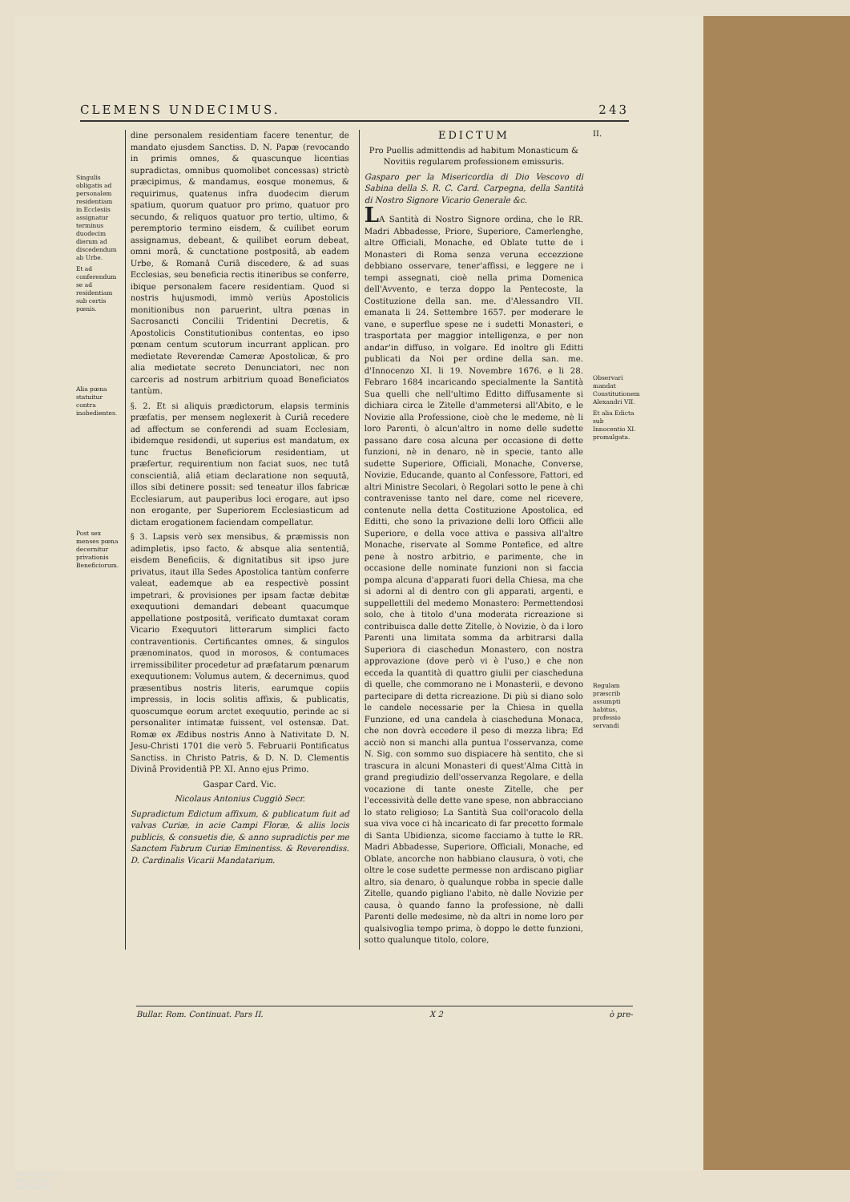CLEMENS UNDECIMUS. 243
Singulis obligatis ad personalem residentiam in Ecclesiis assignatur terminus duodecim dierum ad discedendum ab Urbe.
Et ad conferendum se ad residentiam sub certis pœnis.
Alia pœna statuitur contra inobedientes.
Post sex menses pœna decernitur privationis Beneficiorum.
dine personalem residentiam facere tenentur, de mandato ejusdem Sanctiss. D. N. Papæ (revocando in primis omnes, & quascunque licentias supradictas, omnibus quomolibet concessas) strictè præcipimus, & mandamus, eosque monemus, & requirimus, quatenus infra duodecim dierum spatium, quorum quatuor pro primo, quatuor pro secundo, & reliquos quatuor pro tertio, ultimo, & peremptorio termino eisdem, & cuilibet eorum assignamus, debeant, & quilibet eorum debeat, omni morâ, & cunctatione postpositâ, ab eadem Urbe, & Romanâ Curiâ discedere, & ad suas Ecclesias, seu beneficia rectis itineribus se conferre, ibique personalem facere residentiam. Quod si nostris hujusmodi, immò veriùs Apostolicis monitionibus non paruerint, ultra pœnas in Sacrosancti Concilii Tridentini Decretis, & Apostolicis Constitutionibus contentas, eo ipso pœnam centum scutorum incurrant applican. pro medietate Reverendæ Cameræ Apostolicæ, & pro alia medietate secreto Denunciatori, nec non carceris ad nostrum arbitrium quoad Beneficiatos tantùm.
§. 2. Et si aliquis prædictorum, elapsis terminis præfatis, per mensem neglexerit à Curiâ recedere ad affectum se conferendi ad suam Ecclesiam, ibidemque residendi, ut superius est mandatum, ex tunc fructus Beneficiorum residentiam, ut præfertur, requirentium non faciat suos, nec tutâ conscientiâ, aliâ etiam declaratione non sequutâ, illos sibi detinere possit: sed teneatur illos fabricæ Ecclesiarum, aut pauperibus loci erogare, aut ipso non erogante, per Superiorem Ecclesiasticum ad dictam erogationem faciendam compellatur.
§ 3. Lapsis verò sex mensibus, & præmissis non adimpletis, ipso facto, & absque alia sententiâ, eisdem Beneficiis, & dignitatibus sit ipso jure privatus, itaut illa Sedes Apostolica tantùm conferre valeat, eademque ab ea respectivè possint impetrari, & provisiones per ipsam factæ debitæ exequutioni demandari debeant quacumque appellatione postpositâ, verificato dumtaxat coram Vicario Exequutori litterarum simplici facto contraventionis. Certificantes omnes, & singulos prænominatos, quod in morosos, & contumaces irremissibiliter procedetur ad præfatarum pœnarum exequutionem: Volumus autem, & decernimus, quod præsentibus nostris literis, earumque copiis impressis, in locis solitis affixis, & publicatis, quoscumque eorum arctet exequutio, perinde ac si personaliter intimatæ fuissent, vel ostensæ. Dat. Romæ ex Ædibus nostris Anno à Nativitate D. N. Jesu-Christi 1701 die verò 5. Februarii Pontificatus Sanctiss. in Christo Patris, & D. N. D. Clementis Divinâ Providentiâ PP. XI. Anno ejus Primo.
Gaspar Card. Vic.
Nicolaus Antonius Cuggiò Secr.
Supradictum Edictum affixum, & publicatum fuit ad valvas Curiæ, in acie Campi Floræ, & aliis locis publicis, & consuetis die, & anno supradictis per me Sanctem Fabrum Curiæ Eminentiss. & Reverendiss. D. Cardinalis Vicarii Mandatarium.
EDICTUM
Pro Puellis admittendis ad habitum Monasticum & Novitiis regularem professionem emissuris.
Gasparo per la Misericordia di Dio Vescovo di Sabina della S. R. C. Card. Carpegna, della Santità di Nostro Signore Vicario Generale &c.
LA Santità di Nostro Signore ordina, che le RR. Madri Abbadesse, Priore, Superiore, Camerlenghe, altre Officiali, Monache, ed Oblate tutte de i Monasteri di Roma senza veruna eccezzione debbiano osservare, tener'affissi, e leggere ne i tempi assegnati, cioè nella prima Domenica dell'Avvento, e terza doppo la Pentecoste, la Costituzione della san. me. d'Alessandro VII. emanata li 24. Settembre 1657. per moderare le vane, e superflue spese ne i sudetti Monasteri, e trasportata per maggior intelligenza, e per non andar'in diffuso, in volgare. Ed inoltre gli Editti publicati da Noi per ordine della san. me. d'Innocenzo XI. li 19. Novembre 1676. e li 28. Febraro 1684 incaricando specialmente la Santità Sua quelli che nell'ultimo Editto diffusamente si dichiara circa le Zitelle d'ammetersi all'Abito, e le Novizie alla Professione, cioè che le medeme, nè li loro Parenti, ò alcun'altro in nome delle sudette passano dare cosa alcuna per occasione di dette funzioni, nè in denaro, nè in specie, tanto alle sudette Superiore, Officiali, Monache, Converse, Novizie, Educande, quanto al Confessore, Fattori, ed altri Ministre Secolari, ò Regolari sotto le pene à chi contravenisse tanto nel dare, come nel ricevere, contenute nella detta Costituzione Apostolica, ed Editti, che sono la privazione delli loro Officii alle Superiore, e della voce attiva e passiva all'altre Monache, riservate al Somme Pontefice, ed altre pene à nostro arbitrio, e parimente, che in occasione delle nominate funzioni non si faccia pompa alcuna d'apparati fuori della Chiesa, ma che si adorni al di dentro con gli apparati, argenti, e suppellettili del medemo Monastero: Permettendosi solo, che à titolo d'una moderata ricreazione si contribuisca dalle dette Zitelle, ò Novizie, ò da i loro Parenti una limitata somma da arbitrarsi dalla Superiora di ciaschedun Monastero, con nostra approvazione (dove però vi è l'uso,) e che non ecceda la quantità di quattro giulii per ciascheduna di quelle, che commorano ne i Monasterii, e devono partecipare di detta ricreazione. Di più si diano solo le candele necessarie per la Chiesa in quella Funzione, ed una candela à ciascheduna Monaca, che non dovrà eccedere il peso di mezza libra; Ed acciò non si manchi alla puntua l'osservanza, come N. Sig. con sommo suo dispiacere hà sentito, che si trascura in alcuni Monasteri di quest'Alma Città in grand pregiudizio dell'osservanza Regolare, e della vocazione di tante oneste Zitelle, che per l'eccessività delle dette vane spese, non abbracciano lo stato religioso; La Santità Sua coll'oracolo della sua viva voce ci hà incaricato di far precetto formale di Santa Ubidienza, sicome facciamo à tutte le RR. Madri Abbadesse, Superiore, Officiali, Monache, ed Oblate, ancorche non habbiano clausura, ò voti, che oltre le cose sudette permesse non ardiscano pigliar altro, sia denaro, ò qualunque robba in specie dalle Zitelle, quando pigliano l'abito, nè dalle Novizie per causa, ò quando fanno la professione, nè dalli Parenti delle medesime, nè da altri in nome loro per qualsivoglia tempo prima, ò doppo le dette funzioni, sotto qualunque titolo, colore,
II.
Observari mandat Constitutionem Alexandri VII.
Et alia Edicta sub Innocentio XI. promulgata.
Regulam præscrib assumpti habitus, professio servandi
Bullar. Rom. Continuat. Pars II. X 2 ò pre-
UNIVERSITÄTS-
BIBLIOTHEK
PADERBORN